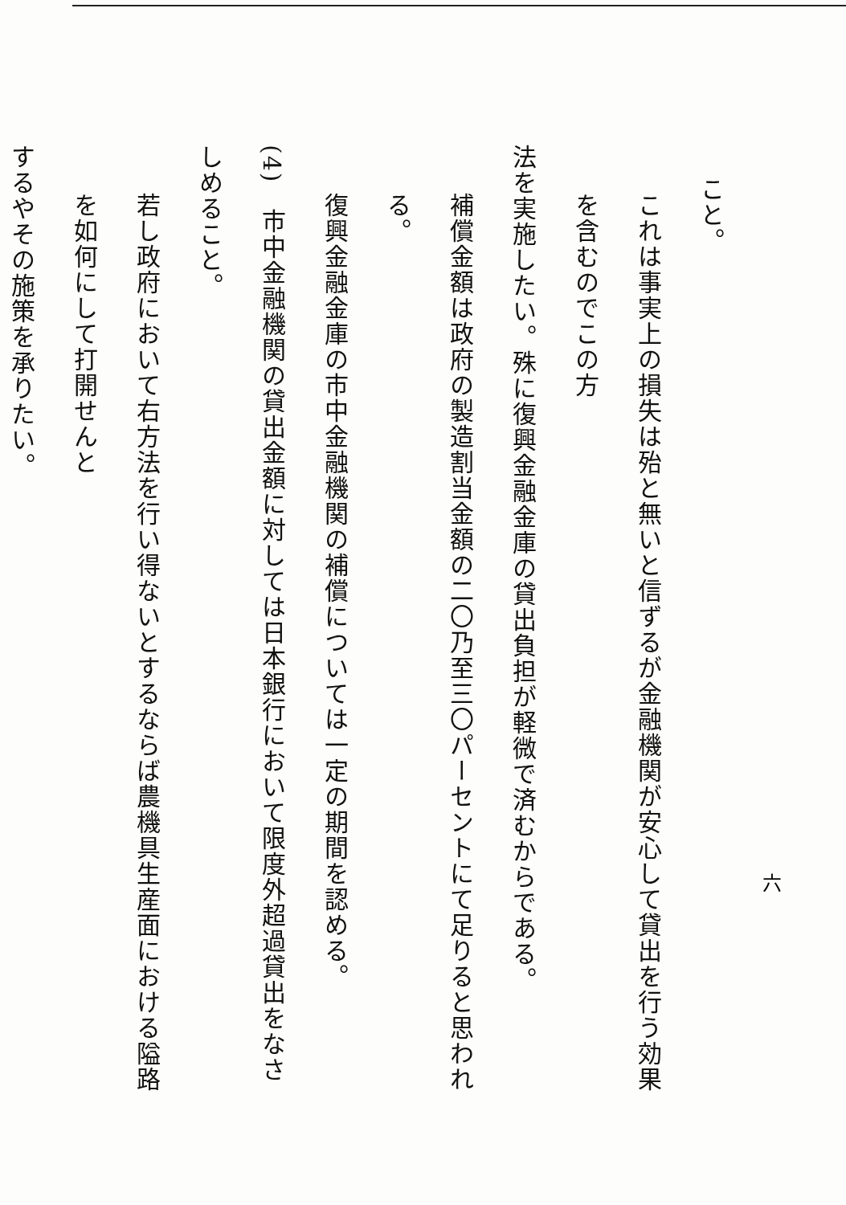こと。
これは事実上の損失は殆と無いと信ずるが金融機関が安心して貸出を行う効果を含むのでこの方
法を実施したい。殊に復興金融金庫の貸出負担が軽微で済むからである。
補償金額は政府の製造割当金額の二〇乃至三〇パーセントにて足りると思われる。
復興金融金庫の市中金融機関の補償については一定の期間を認める。
(4)　市中金融機関の貸出金額に対しては日本銀行において限度外超過貸出をなさしめること。
若し政府において右方法を行い得ないとするならば農機具生産面における隘路を如何にして打開せんと
するやその施策を承りたい。
六